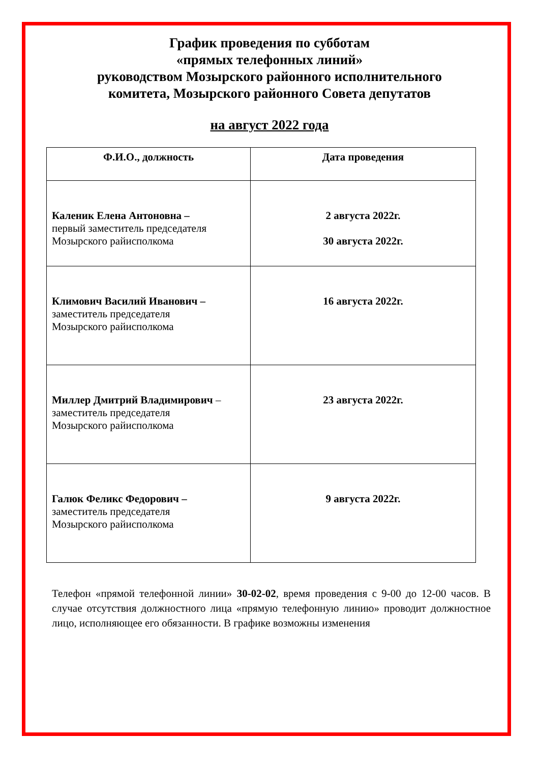График проведения по субботам
«прямых телефонных линий»
руководством Мозырского районного исполнительного
комитета, Мозырского районного Совета депутатов
на август 2022 года
| Ф.И.О., должность | Дата проведения |
| --- | --- |
| Каленик Елена Антоновна – первый заместитель председателя Мозырского райисполкома | 2 августа 2022г. 30 августа 2022г. |
| Климович Василий Иванович – заместитель председателя Мозырского райисполкома | 16 августа 2022г. |
| Миллер Дмитрий Владимирович – заместитель председателя Мозырского райисполкома | 23 августа 2022г. |
| Галюк Феликс Федорович – заместитель председателя Мозырского райисполкома | 9 августа 2022г. |
Телефон «прямой телефонной линии» 30-02-02, время проведения с 9-00 до 12-00 часов. В случае отсутствия должностного лица «прямую телефонную линию» проводит должностное лицо, исполняющее его обязанности. В графике возможны изменения